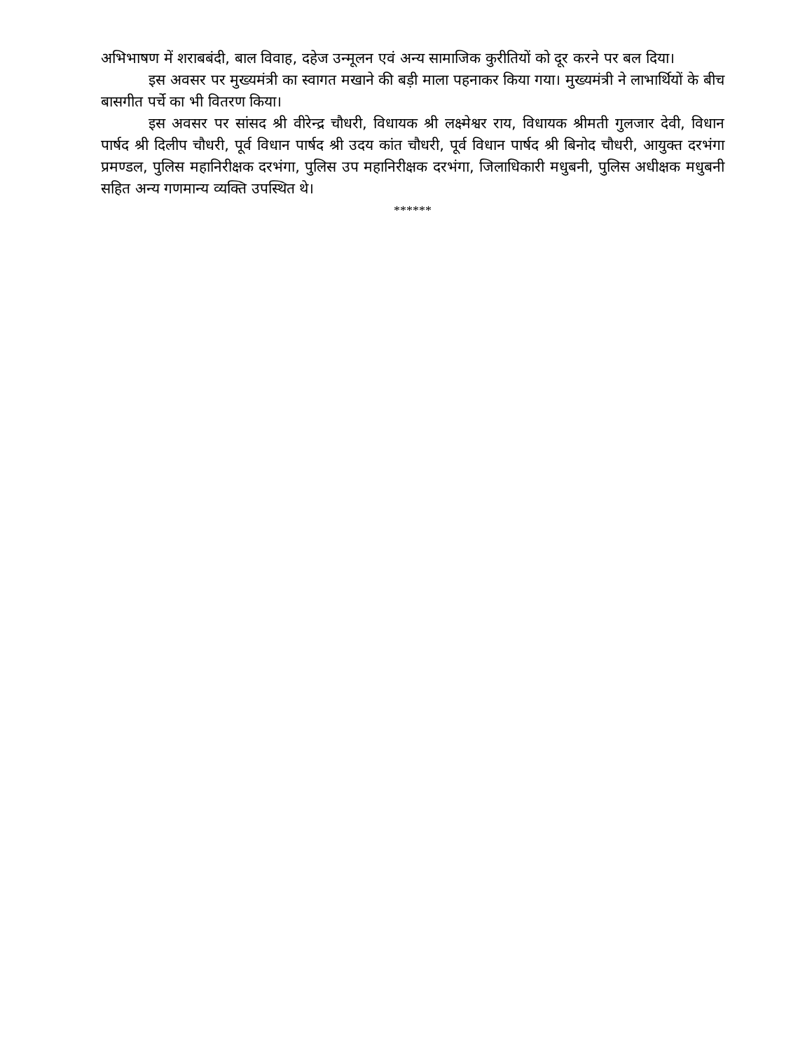अभिभाषण में शराबबंदी, बाल विवाह, दहेज उन्मूलन एवं अन्य सामाजिक कुरीतियों को दूर करने पर बल दिया।
इस अवसर पर मुख्यमंत्री का स्वागत मखाने की बड़ी माला पहनाकर किया गया। मुख्यमंत्री ने लाभार्थियों के बीच बासगीत पर्चे का भी वितरण किया।
इस अवसर पर सांसद श्री वीरेन्द्र चौधरी, विधायक श्री लक्ष्मेश्वर राय, विधायक श्रीमती गुलजार देवी, विधान पार्षद श्री दिलीप चौधरी, पूर्व विधान पार्षद श्री उदय कांत चौधरी, पूर्व विधान पार्षद श्री बिनोद चौधरी, आयुक्त दरभंगा प्रमण्डल, पुलिस महानिरीक्षक दरभंगा, पुलिस उप महानिरीक्षक दरभंगा, जिलाधिकारी मधुबनी, पुलिस अधीक्षक मधुबनी सहित अन्य गणमान्य व्यक्ति उपस्थित थे।
******